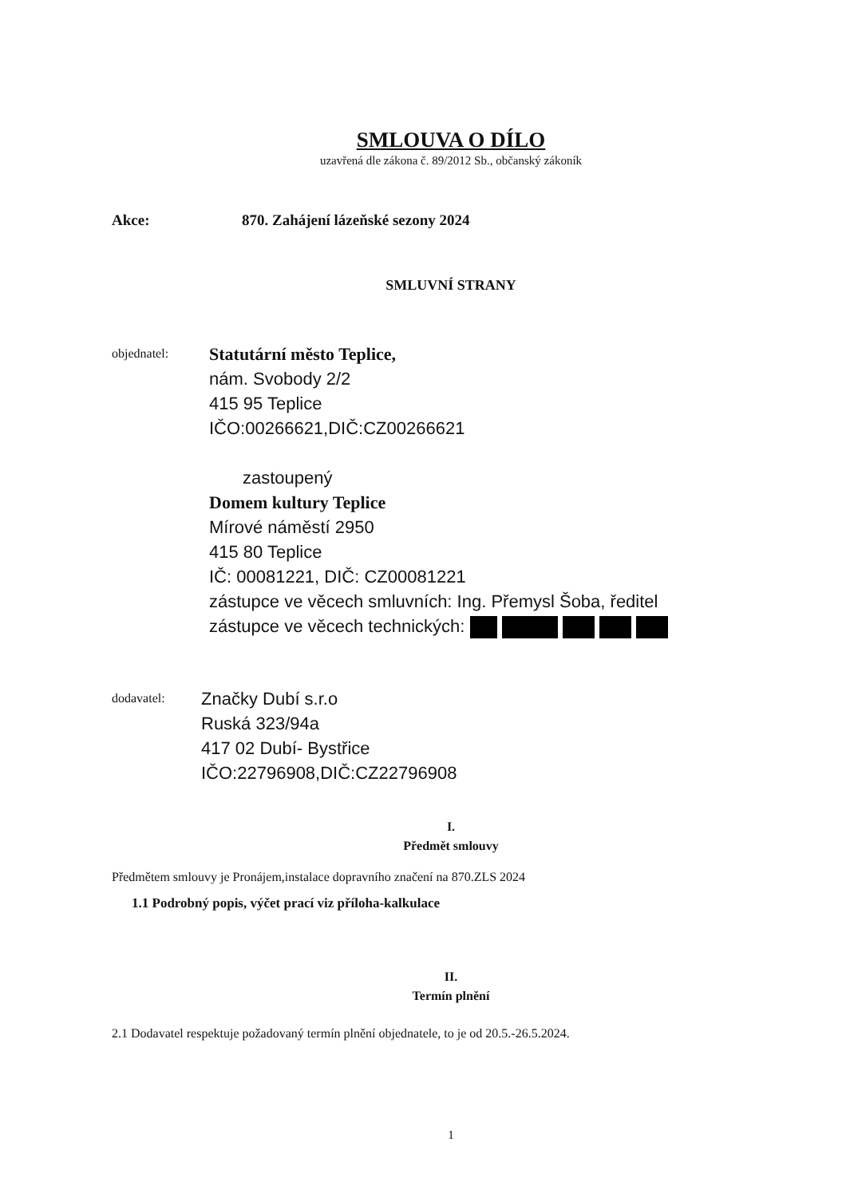SMLOUVA O DÍLO
uzavřená dle zákona č. 89/2012 Sb., občanský zákoník
Akce: 870. Zahájení lázeňské sezony 2024
SMLUVNÍ STRANY
objednatel:
Statutární město Teplice,
nám. Svobody 2/2
415 95 Teplice
IČO:00266621,DIČ:CZ00266621
zastoupený
Domem kultury Teplice
Mírové náměstí 2950
415 80 Teplice
IČ: 00081221, DIČ: CZ00081221
zástupce ve věcech smluvních: Ing. Přemysl Šoba, ředitel
zástupce ve věcech technických:
dodavatel:
Značky Dubí s.r.o
Ruská 323/94a
417 02 Dubí- Bystřice
IČO:22796908,DIČ:CZ22796908
I.
Předmět smlouvy
Předmětem smlouvy je Pronájem,instalace dopravního značení na 870.ZLS 2024
1.1 Podrobný popis, výčet prací viz příloha-kalkulace
II.
Termín plnění
2.1 Dodavatel respektuje požadovaný termín plnění objednatele, to je od 20.5.-26.5.2024.
1